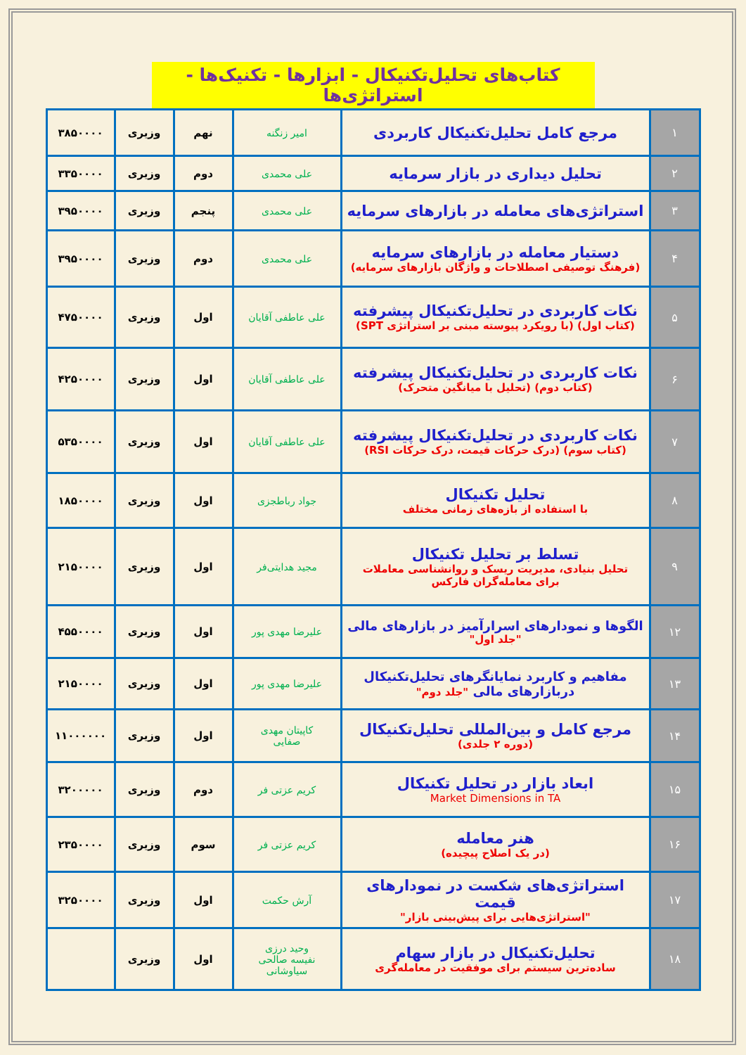کتاب‌های تحلیل‌تکنیکال - ابزارها - تکنیک‌ها - استراتژی‌ها
| ۱ | مرجع کامل تحلیل‌تکنیکال کاربردی | امیر زنگنه | نهم | وزیری | ۳۸۵۰۰۰۰ |
| ۲ | تحلیل دیداری در بازار سرمایه | علی محمدی | دوم | وزیری | ۳۳۵۰۰۰۰ |
| ۳ | استراتژی‌های معامله در بازارهای سرمایه | علی محمدی | پنجم | وزیری | ۳۹۵۰۰۰۰ |
| ۴ | دستیار معامله در بازارهای سرمایه (فرهنگ توصیفی اصطلاحات و واژگان بازارهای سرمایه) | علی محمدی | دوم | وزیری | ۳۹۵۰۰۰۰ |
| ۵ | نکات کاربردی در تحلیل‌تکنیکال پیشرفته (کتاب اول) (با رویکرد پیوسته مبنی بر استراتژی SPT) | علی عاطفی آقایان | اول | وزیری | ۴۷۵۰۰۰۰ |
| ۶ | نکات کاربردی در تحلیل‌تکنیکال پیشرفته (کتاب دوم) (تحلیل با میانگین متحرک) | علی عاطفی آقایان | اول | وزیری | ۴۲۵۰۰۰۰ |
| ۷ | نکات کاربردی در تحلیل‌تکنیکال پیشرفته (کتاب سوم) (درک حرکات قیمت، درک حرکات RSI) | علی عاطفی آقایان | اول | وزیری | ۵۳۵۰۰۰۰ |
| ۸ | تحلیل تکنیکال با استفاده از بازه‌های زمانی مختلف | جواد رباطجزی | اول | وزیری | ۱۸۵۰۰۰۰ |
| ۹ | تسلط بر تحلیل تکنیکال تحلیل بنیادی، مدیریت ریسک و روانشناسی معاملات برای معامله‌گران فارکس | مجید هدایتی‌فر | اول | وزیری | ۲۱۵۰۰۰۰ |
| ۱۲ | الگوها و نمودارهای اسرارآمیز در بازارهای مالی "جلد اول" | علیرضا مهدی پور | اول | وزیری | ۴۵۵۰۰۰۰ |
| ۱۳ | مفاهیم و کاربرد نمایانگرهای تحلیل‌تکنیکال دربازارهای مالی "جلد دوم" | علیرضا مهدی پور | اول | وزیری | ۲۱۵۰۰۰۰ |
| ۱۴ | مرجع کامل و بین‌المللی تحلیل‌تکنیکال (دوره ۲ جلدی) | کاپیتان مهدی صفایی | اول | وزیری | ۱۱۰۰۰۰۰۰ |
| ۱۵ | ابعاد بازار در تحلیل تکنیکال Market Dimensions in TA | کریم عزتی فر | دوم | وزیری | ۳۲۰۰۰۰۰ |
| ۱۶ | هنر معامله (در یک اصلاح پیچیده) | کریم عزتی فر | سوم | وزیری | ۲۳۵۰۰۰۰ |
| ۱۷ | استراتژی‌های شکست در نمودارهای قیمت "استراتژی‌هایی برای پیش‌بینی بازار" | آرش حکمت | اول | وزیری | ۳۲۵۰۰۰۰ |
| ۱۸ | تحلیل‌تکنیکال در بازار سهام ساده‌ترین سیستم برای موفقیت در معامله‌گری | وحید درزی نفیسه صالحی سیاوشانی | اول | وزیری | |